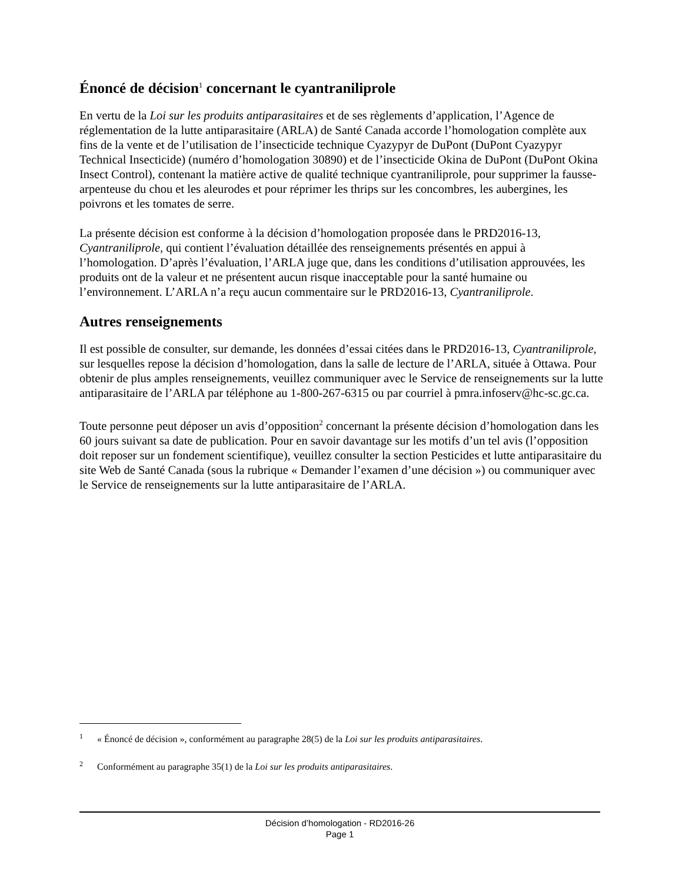Énoncé de décision<sup>1</sup> concernant le cyantraniliprole
En vertu de la Loi sur les produits antiparasitaires et de ses règlements d’application, l’Agence de réglementation de la lutte antiparasitaire (ARLA) de Santé Canada accorde l’homologation complète aux fins de la vente et de l’utilisation de l’insecticide technique Cyazypyr de DuPont (DuPont Cyazypyr Technical Insecticide) (numéro d’homologation 30890) et de l’insecticide Okina de DuPont (DuPont Okina Insect Control), contenant la matière active de qualité technique cyantraniliprole, pour supprimer la fausse-arpenteuse du chou et les aleurodes et pour réprimer les thrips sur les concombres, les aubergines, les poivrons et les tomates de serre.
La présente décision est conforme à la décision d’homologation proposée dans le PRD2016-13, Cyantraniliprole, qui contient l’évaluation détaillée des renseignements présentés en appui à l’homologation. D’après l’évaluation, l’ARLA juge que, dans les conditions d’utilisation approuvées, les produits ont de la valeur et ne présentent aucun risque inacceptable pour la santé humaine ou l’environnement. L’ARLA n’a reçu aucun commentaire sur le PRD2016-13, Cyantraniliprole.
Autres renseignements
Il est possible de consulter, sur demande, les données d’essai citées dans le PRD2016-13, Cyantraniliprole, sur lesquelles repose la décision d’homologation, dans la salle de lecture de l’ARLA, située à Ottawa. Pour obtenir de plus amples renseignements, veuillez communiquer avec le Service de renseignements sur la lutte antiparasitaire de l’ARLA par téléphone au 1-800-267-6315 ou par courriel à pmra.infoserv@hc-sc.gc.ca.
Toute personne peut déposer un avis d’opposition<sup>2</sup> concernant la présente décision d’homologation dans les 60 jours suivant sa date de publication. Pour en savoir davantage sur les motifs d’un tel avis (l’opposition doit reposer sur un fondement scientifique), veuillez consulter la section Pesticides et lutte antiparasitaire du site Web de Santé Canada (sous la rubrique « Demander l’examen d’une décision ») ou communiquer avec le Service de renseignements sur la lutte antiparasitaire de l’ARLA.
1 « Énoncé de décision », conformément au paragraphe 28(5) de la Loi sur les produits antiparasitaires.
2 Conformément au paragraphe 35(1) de la Loi sur les produits antiparasitaires.
Décision d’homologation - RD2016-26
Page 1